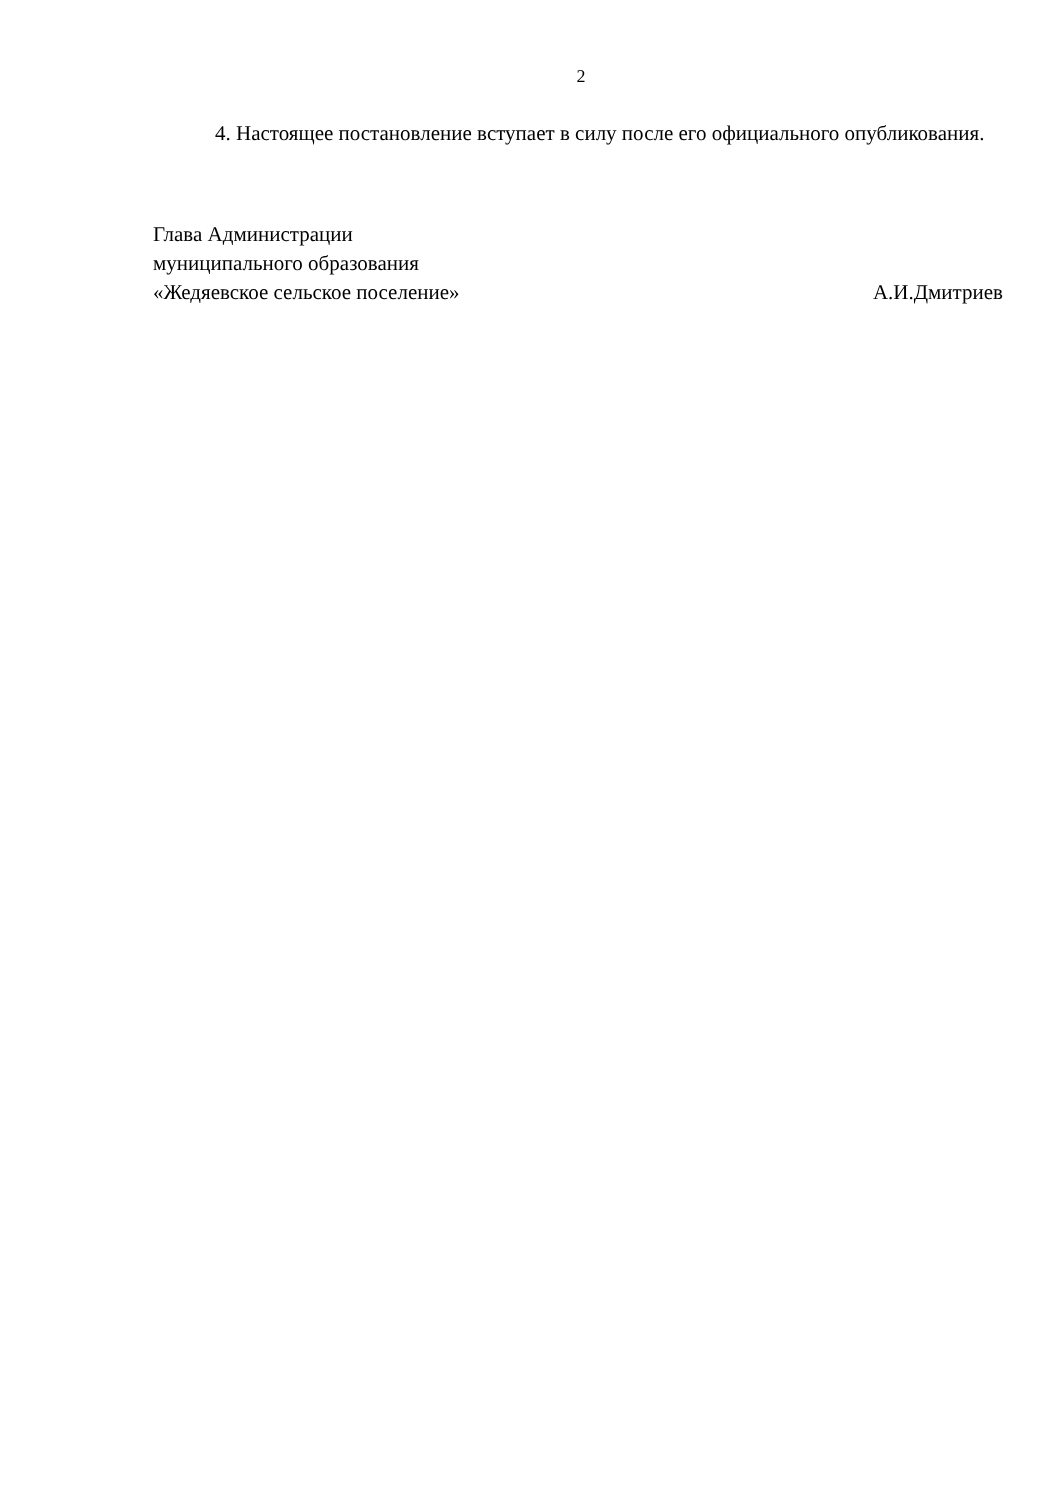2
4. Настоящее постановление вступает в силу после его официального опубликования.
Глава Администрации
муниципального образования
«Жедяевское сельское поселение» А.И.Дмитриев